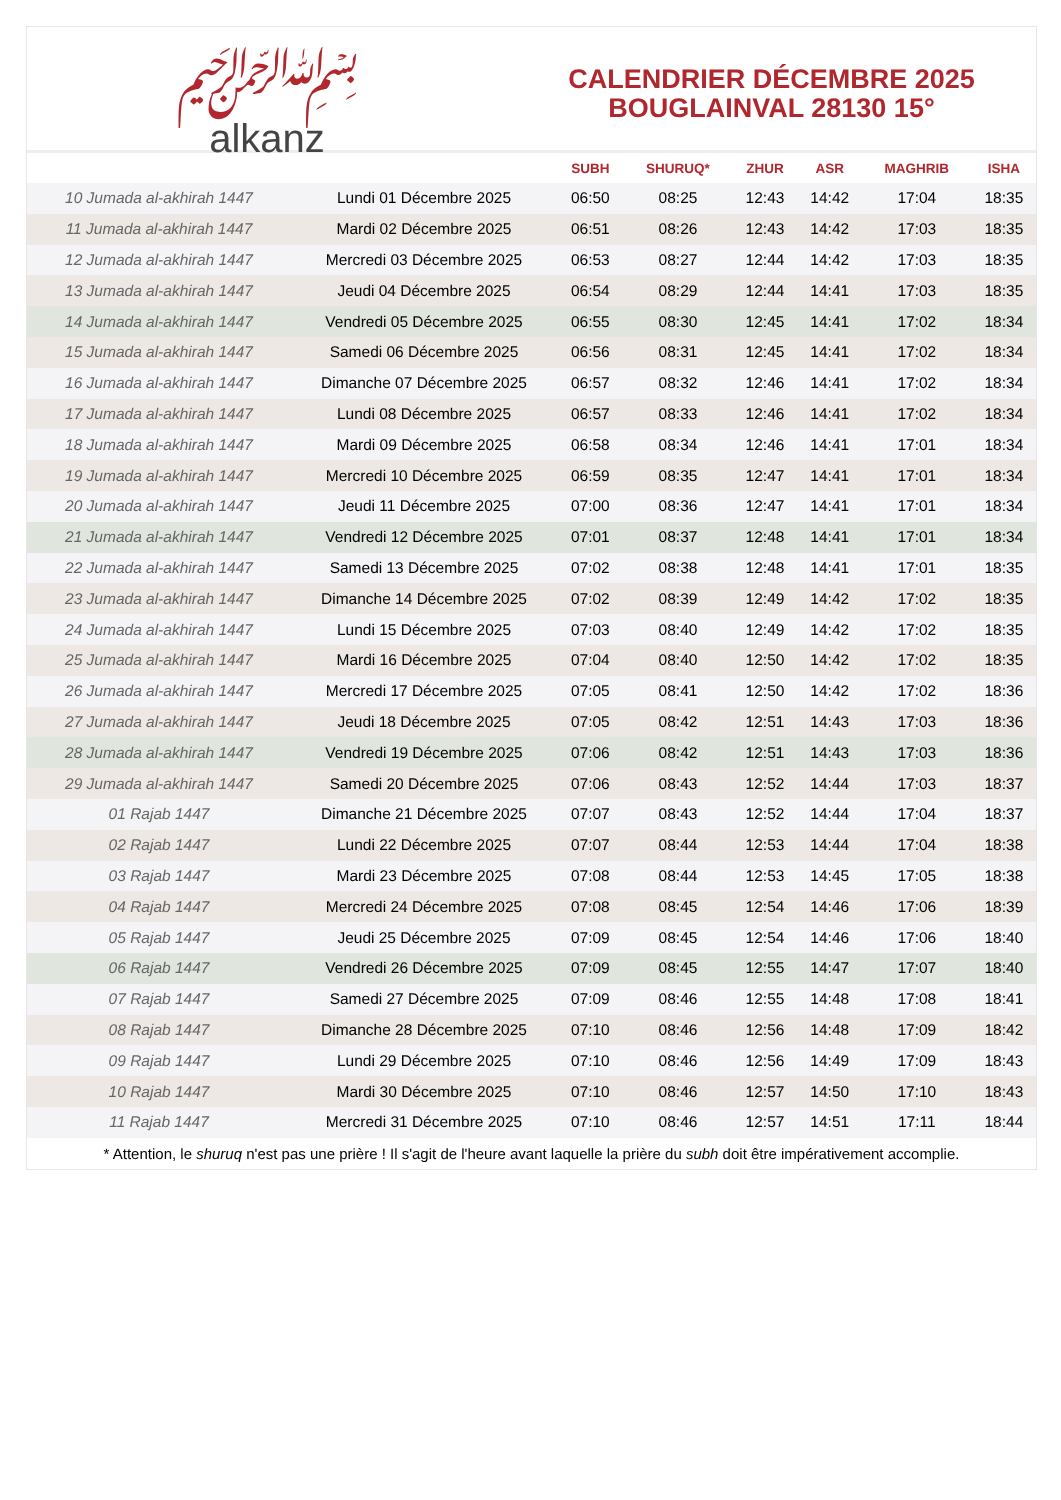﷽
alkanz
CALENDRIER DÉCEMBRE 2025
BOUGLAINVAL 28130 15°
| | | SUBH | SHURUQ* | ZHUR | ASR | MAGHRIB | ISHA |
| --- | --- | --- | --- | --- | --- | --- | --- |
| 10 Jumada al-akhirah 1447 | Lundi 01 Décembre 2025 | 06:50 | 08:25 | 12:43 | 14:42 | 17:04 | 18:35 |
| 11 Jumada al-akhirah 1447 | Mardi 02 Décembre 2025 | 06:51 | 08:26 | 12:43 | 14:42 | 17:03 | 18:35 |
| 12 Jumada al-akhirah 1447 | Mercredi 03 Décembre 2025 | 06:53 | 08:27 | 12:44 | 14:42 | 17:03 | 18:35 |
| 13 Jumada al-akhirah 1447 | Jeudi 04 Décembre 2025 | 06:54 | 08:29 | 12:44 | 14:41 | 17:03 | 18:35 |
| 14 Jumada al-akhirah 1447 | Vendredi 05 Décembre 2025 | 06:55 | 08:30 | 12:45 | 14:41 | 17:02 | 18:34 |
| 15 Jumada al-akhirah 1447 | Samedi 06 Décembre 2025 | 06:56 | 08:31 | 12:45 | 14:41 | 17:02 | 18:34 |
| 16 Jumada al-akhirah 1447 | Dimanche 07 Décembre 2025 | 06:57 | 08:32 | 12:46 | 14:41 | 17:02 | 18:34 |
| 17 Jumada al-akhirah 1447 | Lundi 08 Décembre 2025 | 06:57 | 08:33 | 12:46 | 14:41 | 17:02 | 18:34 |
| 18 Jumada al-akhirah 1447 | Mardi 09 Décembre 2025 | 06:58 | 08:34 | 12:46 | 14:41 | 17:01 | 18:34 |
| 19 Jumada al-akhirah 1447 | Mercredi 10 Décembre 2025 | 06:59 | 08:35 | 12:47 | 14:41 | 17:01 | 18:34 |
| 20 Jumada al-akhirah 1447 | Jeudi 11 Décembre 2025 | 07:00 | 08:36 | 12:47 | 14:41 | 17:01 | 18:34 |
| 21 Jumada al-akhirah 1447 | Vendredi 12 Décembre 2025 | 07:01 | 08:37 | 12:48 | 14:41 | 17:01 | 18:34 |
| 22 Jumada al-akhirah 1447 | Samedi 13 Décembre 2025 | 07:02 | 08:38 | 12:48 | 14:41 | 17:01 | 18:35 |
| 23 Jumada al-akhirah 1447 | Dimanche 14 Décembre 2025 | 07:02 | 08:39 | 12:49 | 14:42 | 17:02 | 18:35 |
| 24 Jumada al-akhirah 1447 | Lundi 15 Décembre 2025 | 07:03 | 08:40 | 12:49 | 14:42 | 17:02 | 18:35 |
| 25 Jumada al-akhirah 1447 | Mardi 16 Décembre 2025 | 07:04 | 08:40 | 12:50 | 14:42 | 17:02 | 18:35 |
| 26 Jumada al-akhirah 1447 | Mercredi 17 Décembre 2025 | 07:05 | 08:41 | 12:50 | 14:42 | 17:02 | 18:36 |
| 27 Jumada al-akhirah 1447 | Jeudi 18 Décembre 2025 | 07:05 | 08:42 | 12:51 | 14:43 | 17:03 | 18:36 |
| 28 Jumada al-akhirah 1447 | Vendredi 19 Décembre 2025 | 07:06 | 08:42 | 12:51 | 14:43 | 17:03 | 18:36 |
| 29 Jumada al-akhirah 1447 | Samedi 20 Décembre 2025 | 07:06 | 08:43 | 12:52 | 14:44 | 17:03 | 18:37 |
| 01 Rajab 1447 | Dimanche 21 Décembre 2025 | 07:07 | 08:43 | 12:52 | 14:44 | 17:04 | 18:37 |
| 02 Rajab 1447 | Lundi 22 Décembre 2025 | 07:07 | 08:44 | 12:53 | 14:44 | 17:04 | 18:38 |
| 03 Rajab 1447 | Mardi 23 Décembre 2025 | 07:08 | 08:44 | 12:53 | 14:45 | 17:05 | 18:38 |
| 04 Rajab 1447 | Mercredi 24 Décembre 2025 | 07:08 | 08:45 | 12:54 | 14:46 | 17:06 | 18:39 |
| 05 Rajab 1447 | Jeudi 25 Décembre 2025 | 07:09 | 08:45 | 12:54 | 14:46 | 17:06 | 18:40 |
| 06 Rajab 1447 | Vendredi 26 Décembre 2025 | 07:09 | 08:45 | 12:55 | 14:47 | 17:07 | 18:40 |
| 07 Rajab 1447 | Samedi 27 Décembre 2025 | 07:09 | 08:46 | 12:55 | 14:48 | 17:08 | 18:41 |
| 08 Rajab 1447 | Dimanche 28 Décembre 2025 | 07:10 | 08:46 | 12:56 | 14:48 | 17:09 | 18:42 |
| 09 Rajab 1447 | Lundi 29 Décembre 2025 | 07:10 | 08:46 | 12:56 | 14:49 | 17:09 | 18:43 |
| 10 Rajab 1447 | Mardi 30 Décembre 2025 | 07:10 | 08:46 | 12:57 | 14:50 | 17:10 | 18:43 |
| 11 Rajab 1447 | Mercredi 31 Décembre 2025 | 07:10 | 08:46 | 12:57 | 14:51 | 17:11 | 18:44 |
* Attention, le shuruq n'est pas une prière ! Il s'agit de l'heure avant laquelle la prière du subh doit être impérativement accomplie.